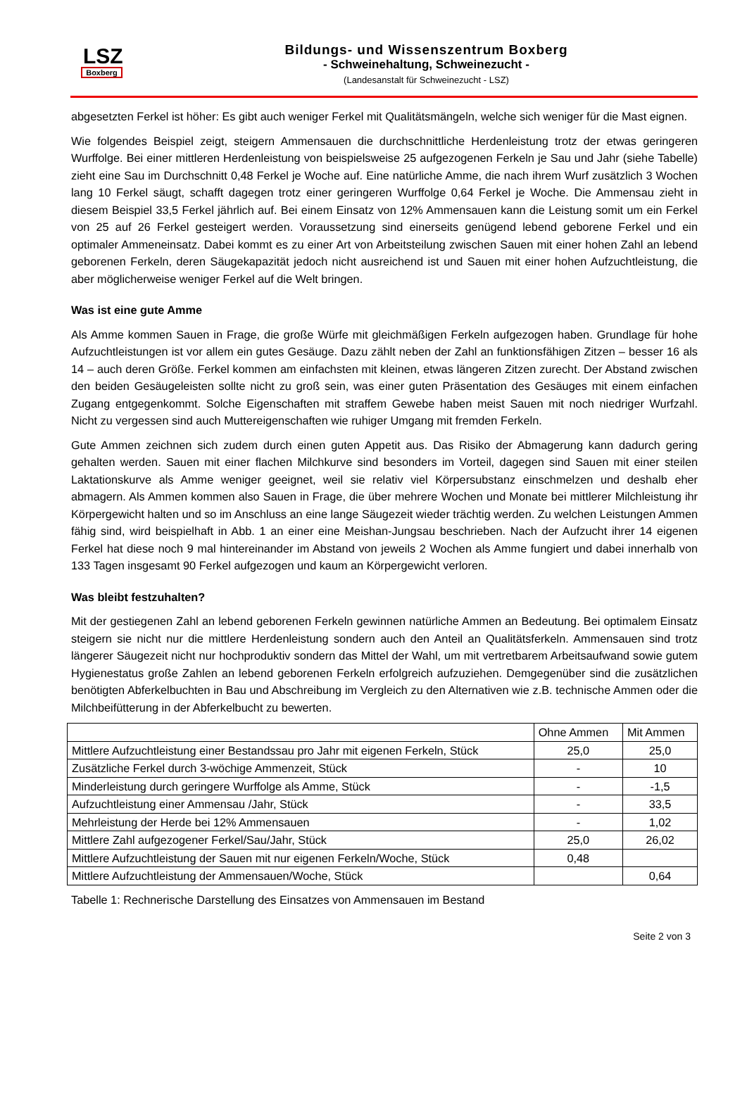LSZ
Boxberg
Bildungs- und Wissenszentrum Boxberg
- Schweinehaltung, Schweinezucht -
(Landesanstalt für Schweinezucht - LSZ)
abgesetzten Ferkel ist höher: Es gibt auch weniger Ferkel mit Qualitätsmängeln, welche sich weniger für die Mast eignen.
Wie folgendes Beispiel zeigt, steigern Ammensauen die durchschnittliche Herdenleistung trotz der etwas geringeren Wurffolge. Bei einer mittleren Herdenleistung von beispielsweise 25 aufgezogenen Ferkeln je Sau und Jahr (siehe Tabelle) zieht eine Sau im Durchschnitt 0,48 Ferkel je Woche auf. Eine natürliche Amme, die nach ihrem Wurf zusätzlich 3 Wochen lang 10 Ferkel säugt, schafft dagegen trotz einer geringeren Wurffolge 0,64 Ferkel je Woche. Die Ammensau zieht in diesem Beispiel 33,5 Ferkel jährlich auf. Bei einem Einsatz von 12% Ammensauen kann die Leistung somit um ein Ferkel von 25 auf 26 Ferkel gesteigert werden. Voraussetzung sind einerseits genügend lebend geborene Ferkel und ein optimaler Ammeneinsatz. Dabei kommt es zu einer Art von Arbeitsteilung zwischen Sauen mit einer hohen Zahl an lebend geborenen Ferkeln, deren Säugekapazität jedoch nicht ausreichend ist und Sauen mit einer hohen Aufzuchtleistung, die aber möglicherweise weniger Ferkel auf die Welt bringen.
Was ist eine gute Amme
Als Amme kommen Sauen in Frage, die große Würfe mit gleichmäßigen Ferkeln aufgezogen haben. Grundlage für hohe Aufzuchtleistungen ist vor allem ein gutes Gesäuge. Dazu zählt neben der Zahl an funktionsfähigen Zitzen – besser 16 als 14 – auch deren Größe. Ferkel kommen am einfachsten mit kleinen, etwas längeren Zitzen zurecht. Der Abstand zwischen den beiden Gesäugeleisten sollte nicht zu groß sein, was einer guten Präsentation des Gesäuges mit einem einfachen Zugang entgegenkommt. Solche Eigenschaften mit straffem Gewebe haben meist Sauen mit noch niedriger Wurfzahl. Nicht zu vergessen sind auch Muttereigenschaften wie ruhiger Umgang mit fremden Ferkeln.
Gute Ammen zeichnen sich zudem durch einen guten Appetit aus. Das Risiko der Abmagerung kann dadurch gering gehalten werden. Sauen mit einer flachen Milchkurve sind besonders im Vorteil, dagegen sind Sauen mit einer steilen Laktationskurve als Amme weniger geeignet, weil sie relativ viel Körpersubstanz einschmelzen und deshalb eher abmagern. Als Ammen kommen also Sauen in Frage, die über mehrere Wochen und Monate bei mittlerer Milchleistung ihr Körpergewicht halten und so im Anschluss an eine lange Säugezeit wieder trächtig werden. Zu welchen Leistungen Ammen fähig sind, wird beispielhaft in Abb. 1 an einer eine Meishan-Jungsau beschrieben. Nach der Aufzucht ihrer 14 eigenen Ferkel hat diese noch 9 mal hintereinander im Abstand von jeweils 2 Wochen als Amme fungiert und dabei innerhalb von 133 Tagen insgesamt 90 Ferkel aufgezogen und kaum an Körpergewicht verloren.
Was bleibt festzuhalten?
Mit der gestiegenen Zahl an lebend geborenen Ferkeln gewinnen natürliche Ammen an Bedeutung. Bei optimalem Einsatz steigern sie nicht nur die mittlere Herdenleistung sondern auch den Anteil an Qualitätsferkeln. Ammensauen sind trotz längerer Säugezeit nicht nur hochproduktiv sondern das Mittel der Wahl, um mit vertretbarem Arbeitsaufwand sowie gutem Hygienestatus große Zahlen an lebend geborenen Ferkeln erfolgreich aufzuziehen. Demgegenüber sind die zusätzlichen benötigten Abferkelbuchten in Bau und Abschreibung im Vergleich zu den Alternativen wie z.B. technische Ammen oder die Milchbeifütterung in der Abferkelbucht zu bewerten.
| | Ohne Ammen | Mit Ammen |
| --- | --- | --- |
| Mittlere Aufzuchtleistung einer Bestandssau pro Jahr mit eigenen Ferkeln, Stück | 25,0 | 25,0 |
| Zusätzliche Ferkel durch 3-wöchige Ammenzeit, Stück | - | 10 |
| Minderleistung durch geringere Wurffolge als Amme, Stück | - | -1,5 |
| Aufzuchtleistung einer Ammensau /Jahr, Stück | - | 33,5 |
| Mehrleistung der Herde bei 12% Ammensauen | - | 1,02 |
| Mittlere Zahl aufgezogener Ferkel/Sau/Jahr, Stück | 25,0 | 26,02 |
| Mittlere Aufzuchtleistung der Sauen mit nur eigenen Ferkeln/Woche, Stück | 0,48 | |
| Mittlere Aufzuchtleistung der Ammensauen/Woche, Stück | | 0,64 |
Tabelle 1: Rechnerische Darstellung des Einsatzes von Ammensauen im Bestand
Seite 2 von 3